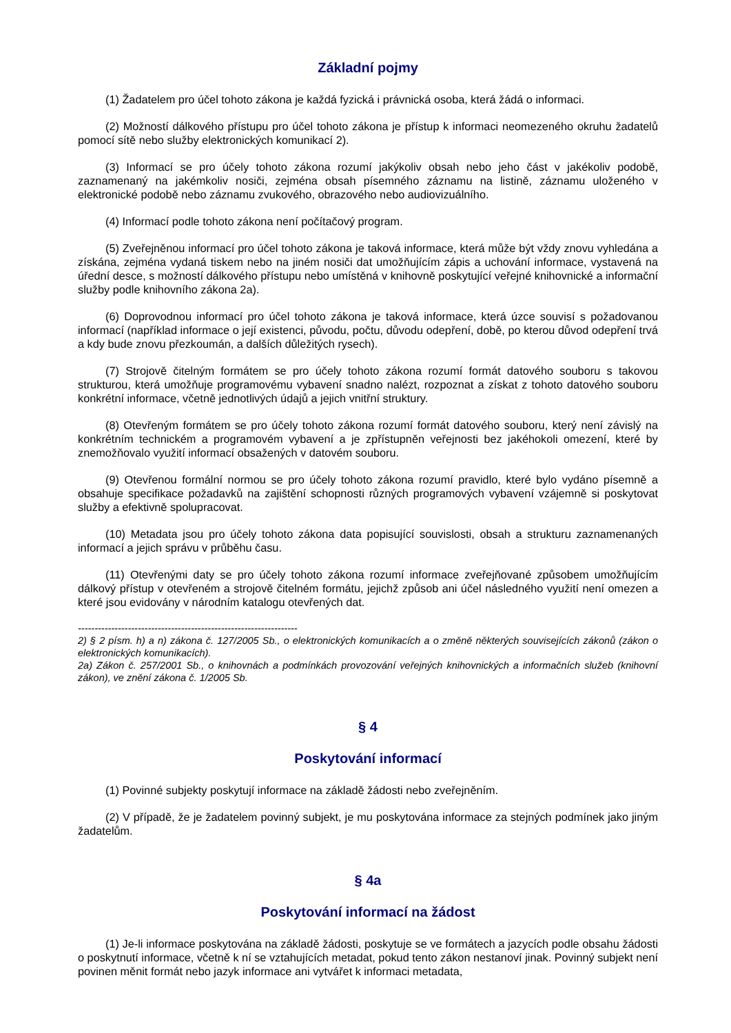Základní pojmy
(1) Žadatelem pro účel tohoto zákona je každá fyzická i právnická osoba, která žádá o informaci.
(2) Možností dálkového přístupu pro účel tohoto zákona je přístup k informaci neomezeného okruhu žadatelů pomocí sítě nebo služby elektronických komunikací 2).
(3) Informací se pro účely tohoto zákona rozumí jakýkoliv obsah nebo jeho část v jakékoliv podobě, zaznamenaný na jakémkoliv nosiči, zejména obsah písemného záznamu na listině, záznamu uloženého v elektronické podobě nebo záznamu zvukového, obrazového nebo audiovizuálního.
(4) Informací podle tohoto zákona není počítačový program.
(5) Zveřejněnou informací pro účel tohoto zákona je taková informace, která může být vždy znovu vyhledána a získána, zejména vydaná tiskem nebo na jiném nosiči dat umožňujícím zápis a uchování informace, vystavená na úřední desce, s možností dálkového přístupu nebo umístěná v knihovně poskytující veřejné knihovnické a informační služby podle knihovního zákona 2a).
(6) Doprovodnou informací pro účel tohoto zákona je taková informace, která úzce souvisí s požadovanou informací (například informace o její existenci, původu, počtu, důvodu odepření, době, po kterou důvod odepření trvá a kdy bude znovu přezkoumán, a dalších důležitých rysech).
(7) Strojově čitelným formátem se pro účely tohoto zákona rozumí formát datového souboru s takovou strukturou, která umožňuje programovému vybavení snadno nalézt, rozpoznat a získat z tohoto datového souboru konkrétní informace, včetně jednotlivých údajů a jejich vnitřní struktury.
(8) Otevřeným formátem se pro účely tohoto zákona rozumí formát datového souboru, který není závislý na konkrétním technickém a programovém vybavení a je zpřístupněn veřejnosti bez jakéhokoli omezení, které by znemožňovalo využití informací obsažených v datovém souboru.
(9) Otevřenou formální normou se pro účely tohoto zákona rozumí pravidlo, které bylo vydáno písemně a obsahuje specifikace požadavků na zajištění schopnosti různých programových vybavení vzájemně si poskytovat služby a efektivně spolupracovat.
(10) Metadata jsou pro účely tohoto zákona data popisující souvislosti, obsah a strukturu zaznamenaných informací a jejich správu v průběhu času.
(11) Otevřenými daty se pro účely tohoto zákona rozumí informace zveřejňované způsobem umožňujícím dálkový přístup v otevřeném a strojově čitelném formátu, jejichž způsob ani účel následného využití není omezen a které jsou evidovány v národním katalogu otevřených dat.
------------------------------------------------------------------
2) § 2 písm. h) a n) zákona č. 127/2005 Sb., o elektronických komunikacích a o změně některých souvisejících zákonů (zákon o elektronických komunikacích).
2a) Zákon č. 257/2001 Sb., o knihovnách a podmínkách provozování veřejných knihovnických a informačních služeb (knihovní zákon), ve znění zákona č. 1/2005 Sb.
§ 4
Poskytování informací
(1) Povinné subjekty poskytují informace na základě žádosti nebo zveřejněním.
(2) V případě, že je žadatelem povinný subjekt, je mu poskytována informace za stejných podmínek jako jiným žadatelům.
§ 4a
Poskytování informací na žádost
(1) Je-li informace poskytována na základě žádosti, poskytuje se ve formátech a jazycích podle obsahu žádosti o poskytnutí informace, včetně k ní se vztahujících metadat, pokud tento zákon nestanoví jinak. Povinný subjekt není povinen měnit formát nebo jazyk informace ani vytvářet k informaci metadata,